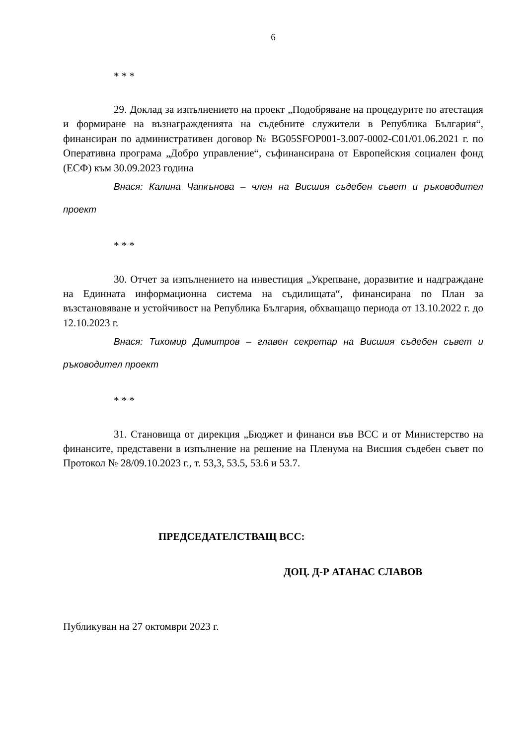6
* * *
29. Доклад за изпълнението на проект „Подобряване на процедурите по атестация и формиране на възнагражденията на съдебните служители в Република България“, финансиран по административен договор № BG05SFOP001-3.007-0002-C01/01.06.2021 г. по Оперативна програма „Добро управление“, съфинансирана от Европейския социален фонд (ЕСФ) към 30.09.2023 година
Внася: Калина Чапкънова – член на Висшия съдебен съвет и ръководител проект
* * *
30. Отчет за изпълнението на инвестиция „Укрепване, доразвитие и надграждане на Единната информационна система на съдилищата“, финансирана по План за възстановяване и устойчивост на Република България, обхващащо периода от 13.10.2022 г. до 12.10.2023 г.
Внася: Тихомир Димитров – главен секретар на Висшия съдебен съвет и ръководител проект
* * *
31. Становища от дирекция „Бюджет и финанси във ВСС и от Министерство на финансите, представени в изпълнение на решение на Пленума на Висшия съдебен съвет по Протокол № 28/09.10.2023 г., т. 53,3, 53.5, 53.6 и 53.7.
ПРЕДСЕДАТЕЛСТВАЩ ВСС:
ДОЦ. Д-Р АТАНАС СЛАВОВ
Публикуван на 27 октомври 2023 г.